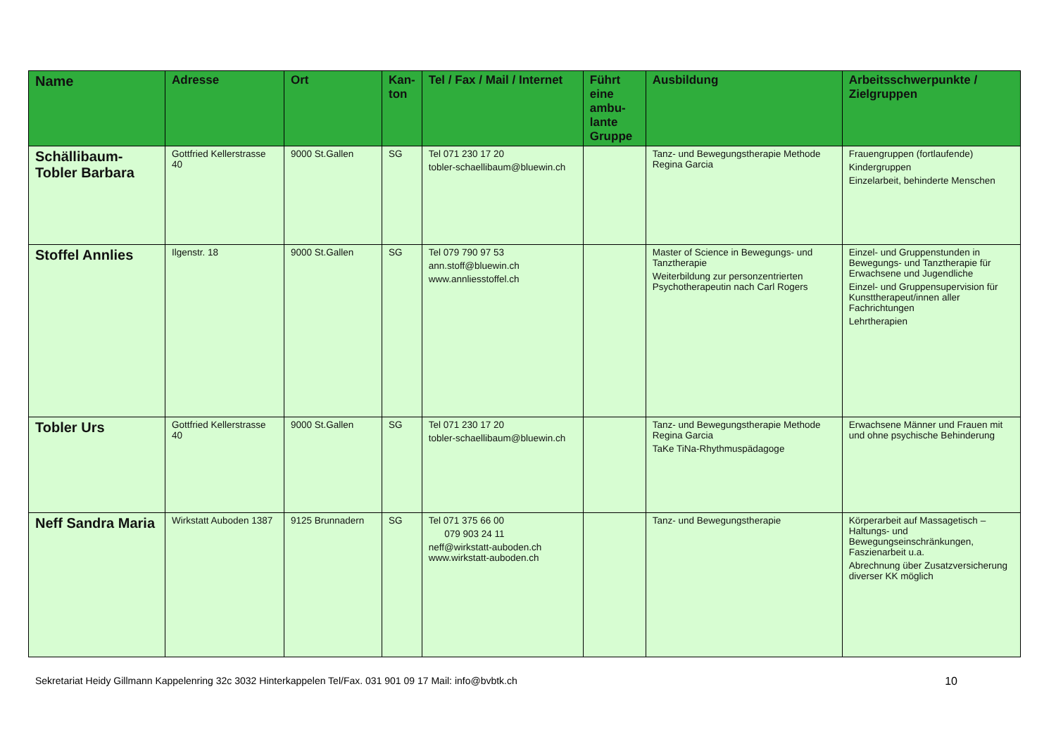| Name | Adresse | Ort | Kan-ton | Tel / Fax / Mail / Internet | Führt eine ambu-lante Gruppe | Ausbildung | Arbeitsschwerpunkte / Zielgruppen |
| --- | --- | --- | --- | --- | --- | --- | --- |
| Schällibaum-Tobler Barbara | Gottfried Kellerstrasse 40 | 9000 St.Gallen | SG | Tel 071 230 17 20 tobler-schaellibaum@bluewin.ch | | Tanz- und Bewegungstherapie Methode Regina Garcia | Frauengruppen (fortlaufende) Kindergruppen Einzelarbeit, behinderte Menschen |
| Stoffel Annlies | Ilgenstr. 18 | 9000 St.Gallen | SG | Tel 079 790 97 53 ann.stoff@bluewin.ch www.annliesstoffel.ch | | Master of Science in Bewegungs- und Tanztherapie Weiterbildung zur personzentrierten Psychotherapeutin nach Carl Rogers | Einzel- und Gruppenstunden in Bewegungs- und Tanztherapie für Erwachsene und Jugendliche Einzel- und Gruppensupervision für Kunsttherapeut/innen aller Fachrichtungen Lehrtherapien |
| Tobler Urs | Gottfried Kellerstrasse 40 | 9000 St.Gallen | SG | Tel 071 230 17 20 tobler-schaellibaum@bluewin.ch | | Tanz- und Bewegungstherapie Methode Regina Garcia TaKe TiNa-Rhythmuspädagoge | Erwachsene Männer und Frauen mit und ohne psychische Behinderung |
| Neff Sandra Maria | Wirkstatt Auboden 1387 | 9125 Brunnadern | SG | Tel 071 375 66 00 079 903 24 11 neff@wirkstatt-auboden.ch www.wirkstatt-auboden.ch | | Tanz- und Bewegungstherapie | Körperarbeit auf Massagetisch – Haltungs- und Bewegungseinschränkungen, Faszienarbeit u.a. Abrechnung über Zusatzversicherung diverser KK möglich |
Sekretariat Heidy Gillmann Kappelenring 32c 3032 Hinterkappelen Tel/Fax. 031 901 09 17 Mail: info@bvbtk.ch 10